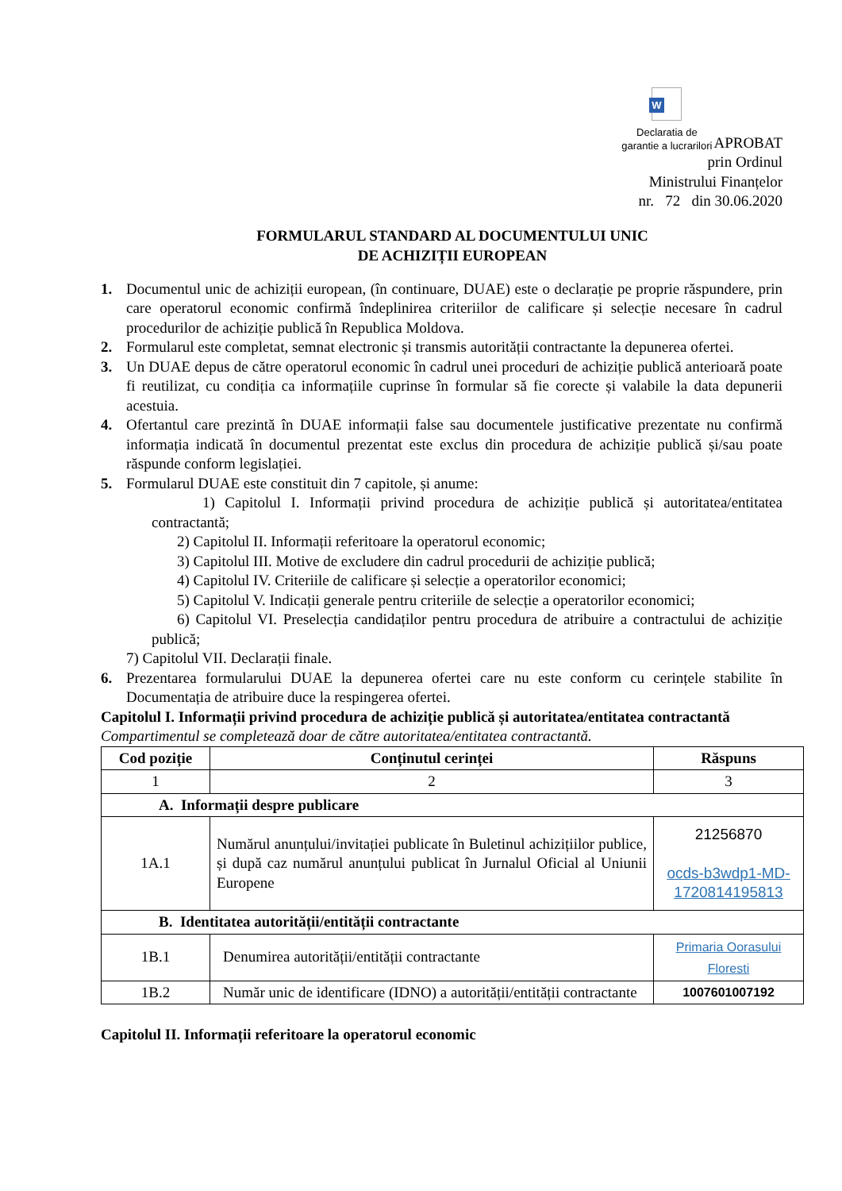W
Declaratia de
garantie a lucrarilori
APROBAT
prin Ordinul
Ministrului Finanțelor
nr. 72 din 30.06.2020
FORMULARUL STANDARD AL DOCUMENTULUI UNIC
DE ACHIZIȚII EUROPEAN
1. Documentul unic de achiziții european, (în continuare, DUAE) este o declarație pe proprie răspundere, prin care operatorul economic confirmă îndeplinirea criteriilor de calificare și selecție necesare în cadrul procedurilor de achiziție publică în Republica Moldova.
2. Formularul este completat, semnat electronic și transmis autorității contractante la depunerea ofertei.
3. Un DUAE depus de către operatorul economic în cadrul unei proceduri de achiziție publică anterioară poate fi reutilizat, cu condiția ca informațiile cuprinse în formular să fie corecte și valabile la data depunerii acestuia.
4. Ofertantul care prezintă în DUAE informații false sau documentele justificative prezentate nu confirmă informația indicată în documentul prezentat este exclus din procedura de achiziție publică și/sau poate răspunde conform legislației.
5. Formularul DUAE este constituit din 7 capitole, și anume:
1) Capitolul I. Informații privind procedura de achiziție publică și autoritatea/entitatea contractantă;
2) Capitolul II. Informații referitoare la operatorul economic;
3) Capitolul III. Motive de excludere din cadrul procedurii de achiziție publică;
4) Capitolul IV. Criteriile de calificare și selecție a operatorilor economici;
5) Capitolul V. Indicații generale pentru criteriile de selecție a operatorilor economici;
6) Capitolul VI. Preselecția candidaților pentru procedura de atribuire a contractului de achiziție publică;
7) Capitolul VII. Declarații finale.
6. Prezentarea formularului DUAE la depunerea ofertei care nu este conform cu cerințele stabilite în Documentația de atribuire duce la respingerea ofertei.
Capitolul I. Informații privind procedura de achiziție publică și autoritatea/entitatea contractantă
Compartimentul se completează doar de către autoritatea/entitatea contractantă.
| Cod poziție | Conținutul cerinței | Răspuns |
| --- | --- | --- |
| 1 | 2 | 3 |
| A. Informații despre publicare | | |
| 1A.1 | Numărul anunțului/invitației publicate în Buletinul achizițiilor publice, și după caz numărul anunțului publicat în Jurnalul Oficial al Uniunii Europene | 21256870 ocds-b3wdp1-MD-1720814195813 |
| B. Identitatea autorității/entității contractante | | |
| 1B.1 | Denumirea autorității/entității contractante | Primaria Oorasului Floresti |
| 1B.2 | Număr unic de identificare (IDNO) a autorității/entității contractante | 1007601007192 |
Capitolul II. Informații referitoare la operatorul economic